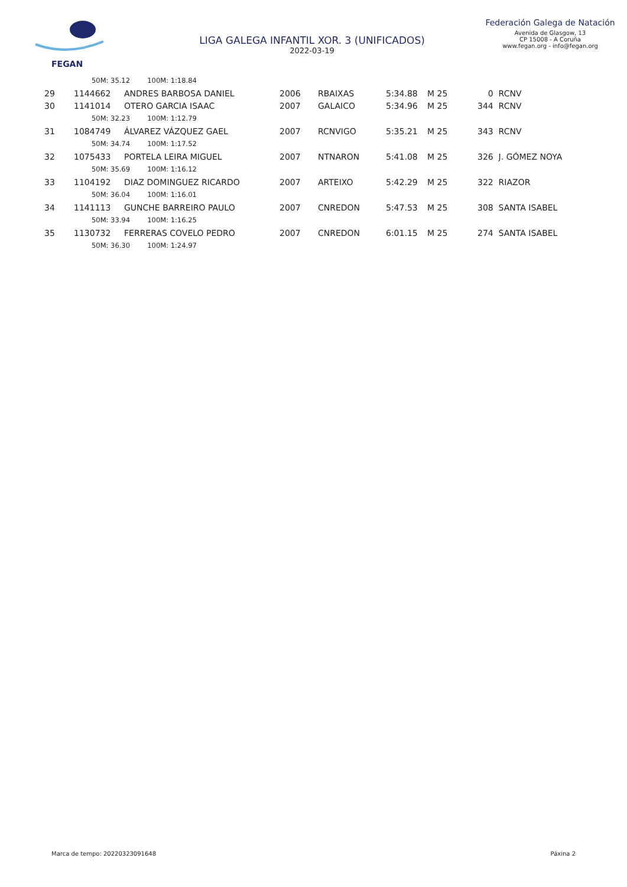FEGAN
LIGA GALEGA INFANTIL XOR. 3 (UNIFICADOS)
2022-03-19
Federación Galega de Natación
Avenida de Glasgow, 13
CP 15008 - A Coruña
www.fegan.org - info@fegan.org
| | 50M: 35.12 100M: 1:18.84 | | | | | | |
| 29 | 1144662 | ANDRES BARBOSA DANIEL | 2006 | RBAIXAS | 5:34.88 | M 25 | 0 RCNV |
| 30 | 1141014 | OTERO GARCIA ISAAC | 2007 | GALAICO | 5:34.96 | M 25 | 344 RCNV |
| | 50M: 32.23 100M: 1:12.79 | | | | | | |
| 31 | 1084749 | ÁLVAREZ VÁZQUEZ GAEL | 2007 | RCNVIGO | 5:35.21 | M 25 | 343 RCNV |
| | 50M: 34.74 100M: 1:17.52 | | | | | | |
| 32 | 1075433 | PORTELA LEIRA MIGUEL | 2007 | NTNARON | 5:41.08 | M 25 | 326 J. GÓMEZ NOYA |
| | 50M: 35.69 100M: 1:16.12 | | | | | | |
| 33 | 1104192 | DIAZ DOMINGUEZ RICARDO | 2007 | ARTEIXO | 5:42.29 | M 25 | 322 RIAZOR |
| | 50M: 36.04 100M: 1:16.01 | | | | | | |
| 34 | 1141113 | GUNCHE BARREIRO PAULO | 2007 | CNREDON | 5:47.53 | M 25 | 308 SANTA ISABEL |
| | 50M: 33.94 100M: 1:16.25 | | | | | | |
| 35 | 1130732 | FERRERAS COVELO PEDRO | 2007 | CNREDON | 6:01.15 | M 25 | 274 SANTA ISABEL |
| | 50M: 36.30 100M: 1:24.97 | | | | | | |
Marca de tempo: 20220323091648 Páxina 2